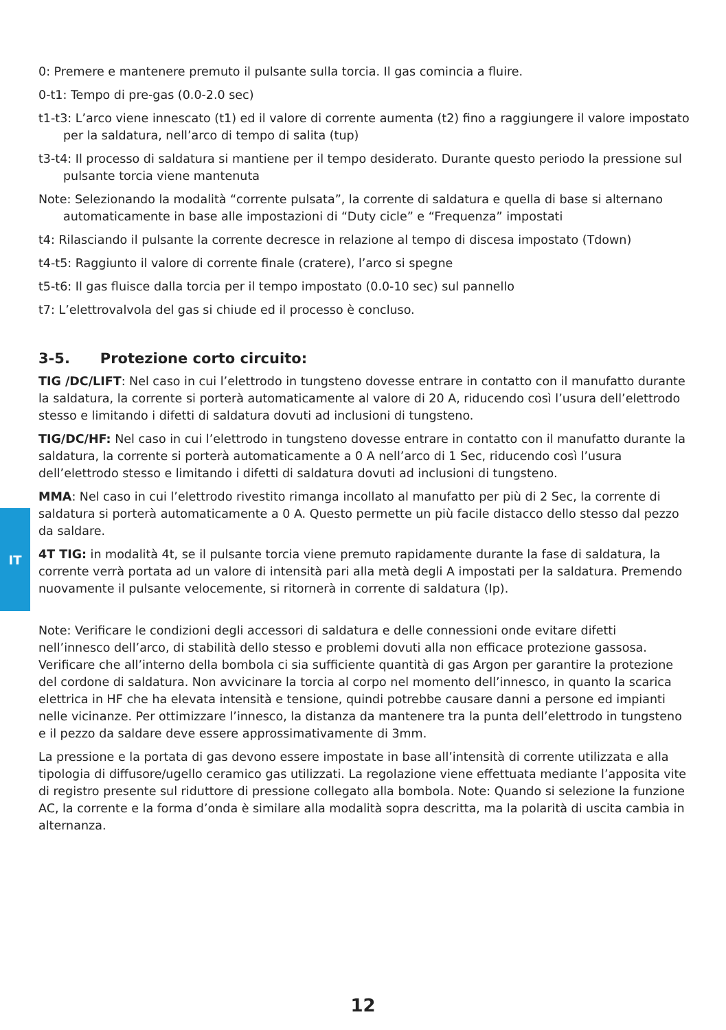IT
0: Premere e mantenere premuto il pulsante sulla torcia. Il gas comincia a fluire.
0-t1: Tempo di pre-gas (0.0-2.0 sec)
t1-t3: L’arco viene innescato (t1) ed il valore di corrente aumenta (t2) fino a raggiungere il valore impostato per la saldatura, nell’arco di tempo di salita (tup)
t3-t4: Il processo di saldatura si mantiene per il tempo desiderato. Durante questo periodo la pressione sul pulsante torcia viene mantenuta
Note: Selezionando la modalità “corrente pulsata”, la corrente di saldatura e quella di base si alternano automaticamente in base alle impostazioni di “Duty cicle” e “Frequenza” impostati
t4: Rilasciando il pulsante la corrente decresce in relazione al tempo di discesa impostato (Tdown)
t4-t5: Raggiunto il valore di corrente finale (cratere), l’arco si spegne
t5-t6: Il gas fluisce dalla torcia per il tempo impostato (0.0-10 sec) sul pannello
t7: L’elettrovalvola del gas si chiude ed il processo è concluso.
3-5. Protezione corto circuito:
TIG /DC/LIFT: Nel caso in cui l’elettrodo in tungsteno dovesse entrare in contatto con il manufatto durante la saldatura, la corrente si porterà automaticamente al valore di 20 A, riducendo così l’usura dell’elettrodo stesso e limitando i difetti di saldatura dovuti ad inclusioni di tungsteno.
TIG/DC/HF: Nel caso in cui l’elettrodo in tungsteno dovesse entrare in contatto con il manufatto durante la saldatura, la corrente si porterà automaticamente a 0 A nell’arco di 1 Sec, riducendo così l’usura dell’elettrodo stesso e limitando i difetti di saldatura dovuti ad inclusioni di tungsteno.
MMA: Nel caso in cui l’elettrodo rivestito rimanga incollato al manufatto per più di 2 Sec, la corrente di saldatura si porterà automaticamente a 0 A. Questo permette un più facile distacco dello stesso dal pezzo da saldare.
4T TIG: in modalità 4t, se il pulsante torcia viene premuto rapidamente durante la fase di saldatura, la corrente verrà portata ad un valore di intensità pari alla metà degli A impostati per la saldatura. Premendo nuovamente il pulsante velocemente, si ritornerà in corrente di saldatura (Ip).
Note: Verificare le condizioni degli accessori di saldatura e delle connessioni onde evitare difetti nell’innesco dell’arco, di stabilità dello stesso e problemi dovuti alla non efficace protezione gassosa. Verificare che all’interno della bombola ci sia sufficiente quantità di gas Argon per garantire la protezione del cordone di saldatura. Non avvicinare la torcia al corpo nel momento dell’innesco, in quanto la scarica elettrica in HF che ha elevata intensità e tensione, quindi potrebbe causare danni a persone ed impianti nelle vicinanze. Per ottimizzare l’innesco, la distanza da mantenere tra la punta dell’elettrodo in tungsteno e il pezzo da saldare deve essere approssimativamente di 3mm.
La pressione e la portata di gas devono essere impostate in base all’intensità di corrente utilizzata e alla tipologia di diffusore/ugello ceramico gas utilizzati. La regolazione viene effettuata mediante l’apposita vite di registro presente sul riduttore di pressione collegato alla bombola. Note: Quando si selezione la funzione AC, la corrente e la forma d’onda è similare alla modalità sopra descritta, ma la polarità di uscita cambia in alternanza.
12